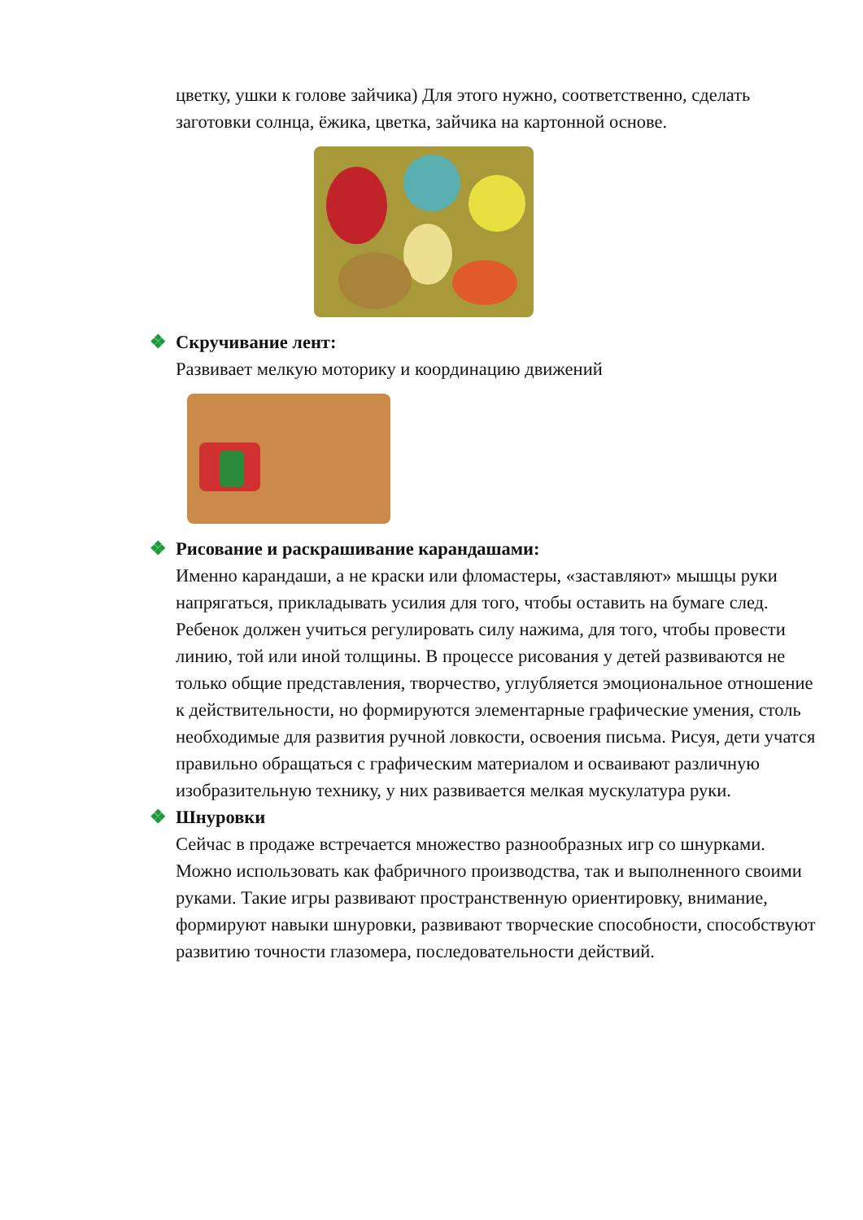цветку, ушки к голове зайчика) Для этого нужно, соответственно, сделать заготовки солнца, ёжика, цветка, зайчика на картонной основе.
❖ Скручивание лент:
Развивает мелкую моторику и координацию движений
❖ Рисование и раскрашивание карандашами:
Именно карандаши, а не краски или фломастеры, «заставляют» мышцы руки напрягаться, прикладывать усилия для того, чтобы оставить на бумаге след. Ребенок должен учиться регулировать силу нажима, для того, чтобы провести линию, той или иной толщины. В процессе рисования у детей развиваются не только общие представления, творчество, углубляется эмоциональное отношение к действительности, но формируются элементарные графические умения, столь необходимые для развития ручной ловкости, освоения письма. Рисуя, дети учатся правильно обращаться с графическим материалом и осваивают различную изобразительную технику, у них развивается мелкая мускулатура руки.
❖ Шнуровки
Сейчас в продаже встречается множество разнообразных игр со шнурками. Можно использовать как фабричного производства, так и выполненного своими руками. Такие игры развивают пространственную ориентировку, внимание, формируют навыки шнуровки, развивают творческие способности, способствуют развитию точности глазомера, последовательности действий.